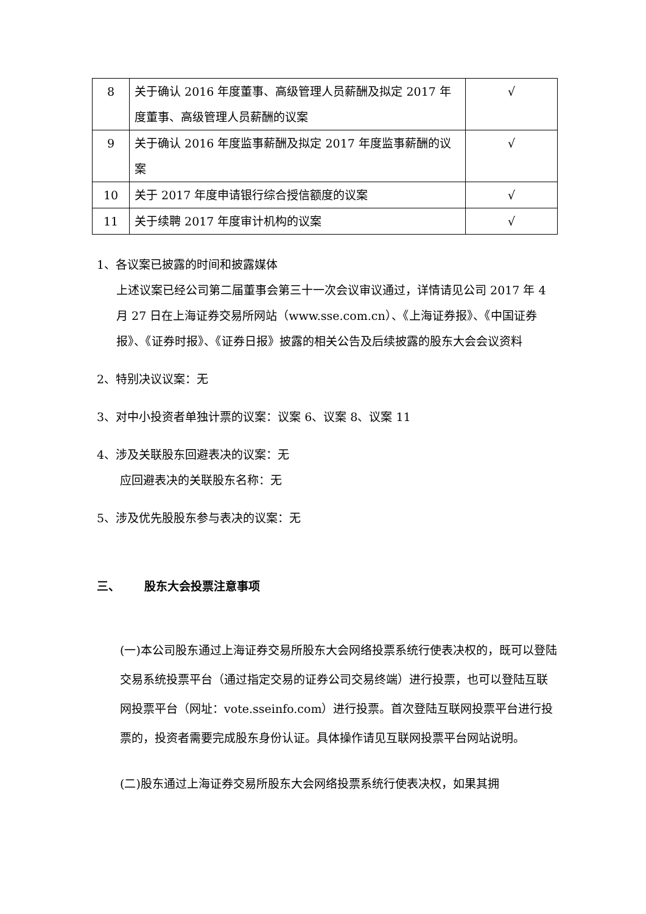| 8 | 关于确认 2016 年度董事、高级管理人员薪酬及拟定 2017 年度董事、高级管理人员薪酬的议案 | √ |
| 9 | 关于确认 2016 年度监事薪酬及拟定 2017 年度监事薪酬的议案 | √ |
| 10 | 关于 2017 年度申请银行综合授信额度的议案 | √ |
| 11 | 关于续聘 2017 年度审计机构的议案 | √ |
1、各议案已披露的时间和披露媒体
上述议案已经公司第二届董事会第三十一次会议审议通过，详情请见公司 2017 年 4 月 27 日在上海证券交易所网站（www.sse.com.cn）、《上海证券报》、《中国证券报》、《证券时报》、《证券日报》披露的相关公告及后续披露的股东大会会议资料
2、特别决议议案：无
3、对中小投资者单独计票的议案：议案 6、议案 8、议案 11
4、涉及关联股东回避表决的议案：无
应回避表决的关联股东名称：无
5、涉及优先股股东参与表决的议案：无
三、 股东大会投票注意事项
(一)本公司股东通过上海证券交易所股东大会网络投票系统行使表决权的，既可以登陆交易系统投票平台（通过指定交易的证券公司交易终端）进行投票，也可以登陆互联网投票平台（网址：vote.sseinfo.com）进行投票。首次登陆互联网投票平台进行投票的，投资者需要完成股东身份认证。具体操作请见互联网投票平台网站说明。
(二)股东通过上海证券交易所股东大会网络投票系统行使表决权，如果其拥